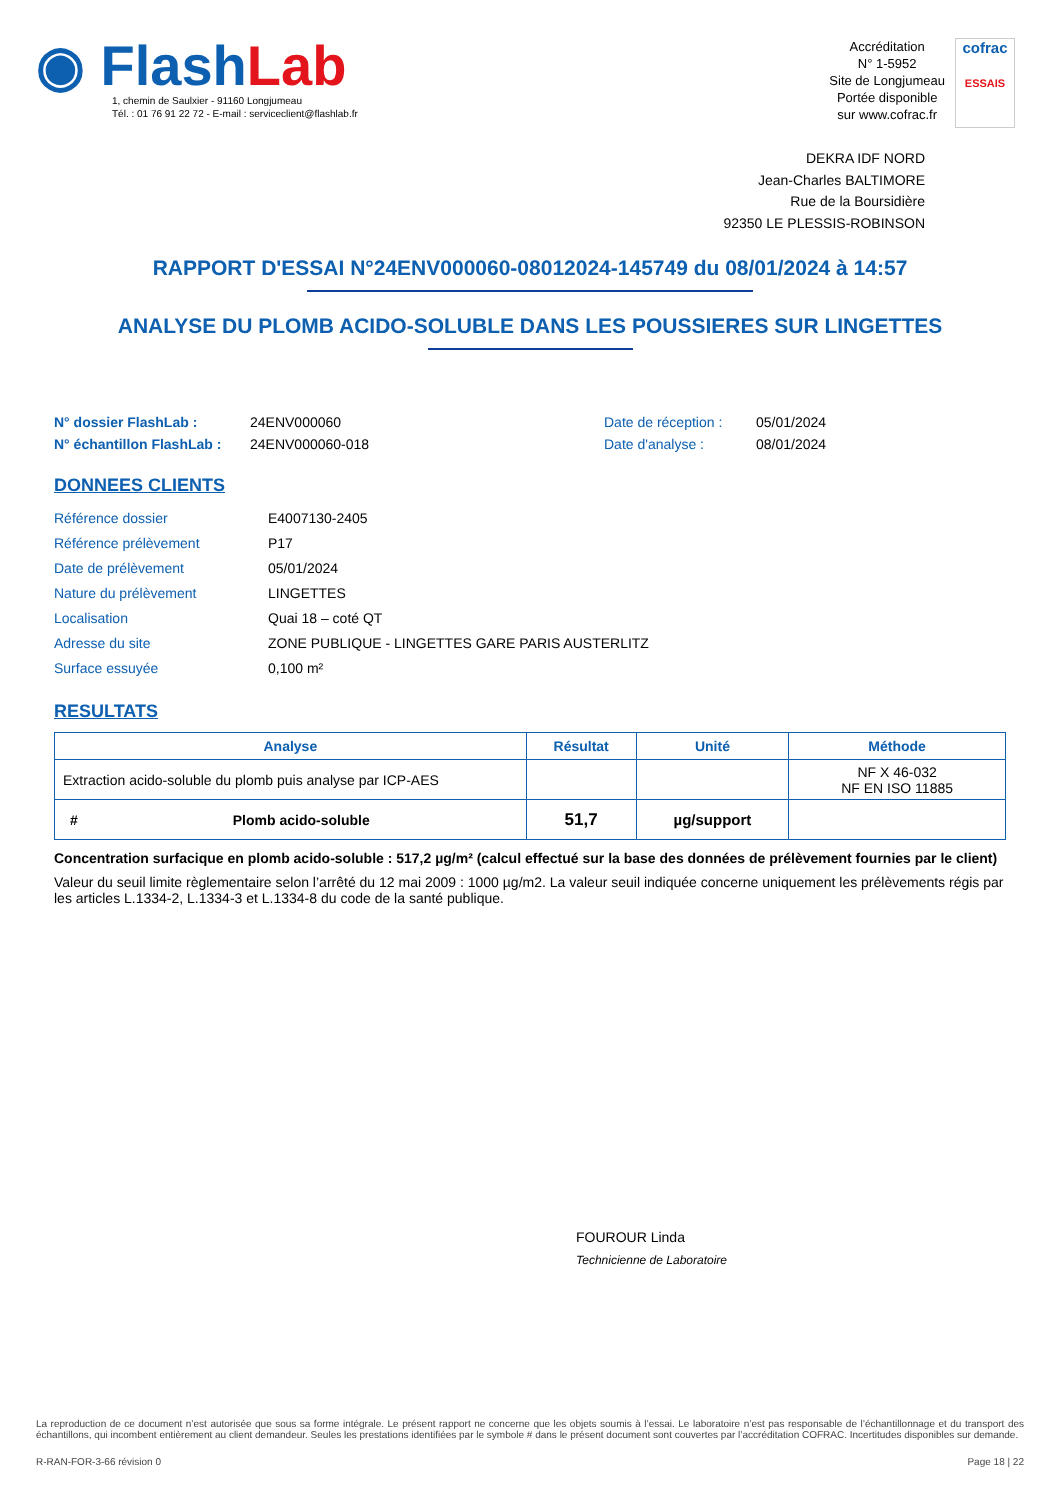◉ FlashLab
1, chemin de Saulxier - 91160 Longjumeau
Tél. : 01 76 91 22 72 - E-mail : serviceclient@flashlab.fr
Accréditation
N° 1-5952
Site de Longjumeau
Portée disponible
sur www.cofrac.fr
cofrac
ESSAIS
DEKRA IDF NORD
Jean-Charles BALTIMORE
Rue de la Boursidière
92350 LE PLESSIS-ROBINSON
RAPPORT D'ESSAI N°24ENV000060-08012024-145749 du 08/01/2024 à 14:57
ANALYSE DU PLOMB ACIDO-SOLUBLE DANS LES POUSSIERES SUR LINGETTES
N° dossier FlashLab : 24ENV000060 Date de réception : 05/01/2024 N° échantillon FlashLab : 24ENV000060-018 Date d'analyse : 08/01/2024
DONNEES CLIENTS
Référence dossier E4007130-2405 Référence prélèvement P17 Date de prélèvement 05/01/2024 Nature du prélèvement LINGETTES Localisation Quai 18 – coté QT Adresse du site ZONE PUBLIQUE - LINGETTES GARE PARIS AUSTERLITZ Surface essuyée 0,100 m²
RESULTATS
| Analyse | Résultat | Unité | Méthode |
| --- | --- | --- | --- |
| Extraction acido-soluble du plomb puis analyse par ICP-AES | | | NF X 46-032 NF EN ISO 11885 |
| # Plomb acido-soluble | 51,7 | µg/support | |
Concentration surfacique en plomb acido-soluble : 517,2 µg/m² (calcul effectué sur la base des données de prélèvement fournies par le client)
Valeur du seuil limite règlementaire selon l’arrêté du 12 mai 2009 : 1000 µg/m2. La valeur seuil indiquée concerne uniquement les prélèvements régis par les articles L.1334-2, L.1334-3 et L.1334-8 du code de la santé publique.
FOUROUR Linda
Technicienne de Laboratoire
La reproduction de ce document n’est autorisée que sous sa forme intégrale. Le présent rapport ne concerne que les objets soumis à l’essai. Le laboratoire n’est pas responsable de l’échantillonnage et du transport des échantillons, qui incombent entièrement au client demandeur. Seules les prestations identifiées par le symbole # dans le présent document sont couvertes par l’accréditation COFRAC. Incertitudes disponibles sur demande.
R-RAN-FOR-3-66 révision 0 Page 18 | 22